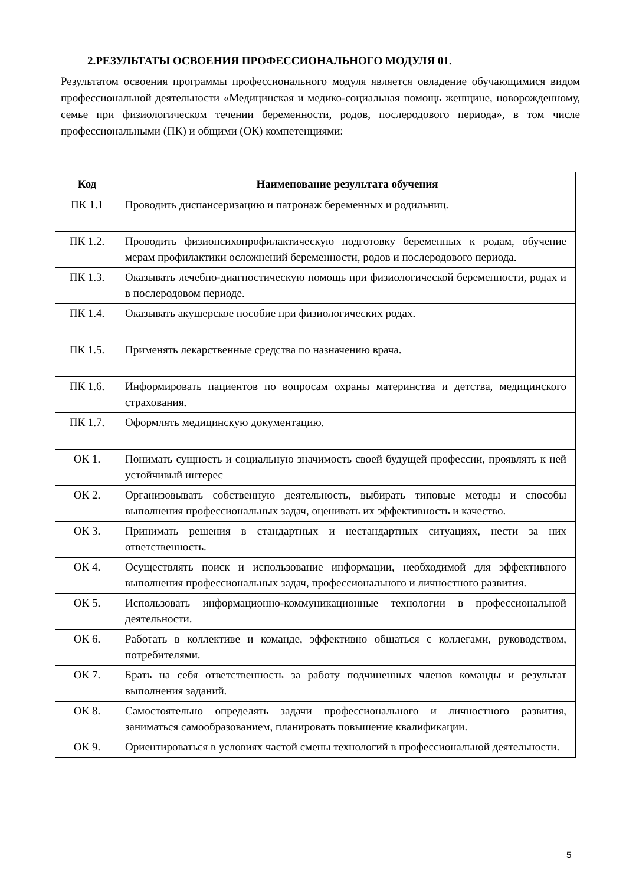2.РЕЗУЛЬТАТЫ ОСВОЕНИЯ ПРОФЕССИОНАЛЬНОГО МОДУЛЯ 01.
Результатом освоения программы профессионального модуля является овладение обучающимися видом профессиональной деятельности «Медицинская и медико-социальная помощь женщине, новорожденному, семье при физиологическом течении беременности, родов, послеродового периода», в том числе профессиональными (ПК) и общими (ОК) компетенциями:
| Код | Наименование результата обучения |
| --- | --- |
| ПК 1.1 | Проводить диспансеризацию и патронаж беременных и родильниц. |
| ПК 1.2. | Проводить физиопсихопрофилактическую подготовку беременных к родам, обучение мерам профилактики осложнений беременности, родов и послеродового периода. |
| ПК 1.3. | Оказывать лечебно-диагностическую помощь при физиологической беременности, родах и в послеродовом периоде. |
| ПК 1.4. | Оказывать акушерское пособие при физиологических родах. |
| ПК 1.5. | Применять лекарственные средства по назначению врача. |
| ПК 1.6. | Информировать пациентов по вопросам охраны материнства и детства, медицинского страхования. |
| ПК 1.7. | Оформлять медицинскую документацию. |
| ОК 1. | Понимать сущность и социальную значимость своей будущей профессии, проявлять к ней устойчивый интерес |
| ОК 2. | Организовывать собственную деятельность, выбирать типовые методы и способы выполнения профессиональных задач, оценивать их эффективность и качество. |
| ОК 3. | Принимать решения в стандартных и нестандартных ситуациях, нести за них ответственность. |
| ОК 4. | Осуществлять поиск и использование информации, необходимой для эффективного выполнения профессиональных задач, профессионального и личностного развития. |
| ОК 5. | Использовать информационно-коммуникационные технологии в профессиональной деятельности. |
| ОК 6. | Работать в коллективе и команде, эффективно общаться с коллегами, руководством, потребителями. |
| ОК 7. | Брать на себя ответственность за работу подчиненных членов команды и результат выполнения заданий. |
| ОК 8. | Самостоятельно определять задачи профессионального и личностного развития, заниматься самообразованием, планировать повышение квалификации. |
| ОК 9. | Ориентироваться в условиях частой смены технологий в профессиональной деятельности. |
5